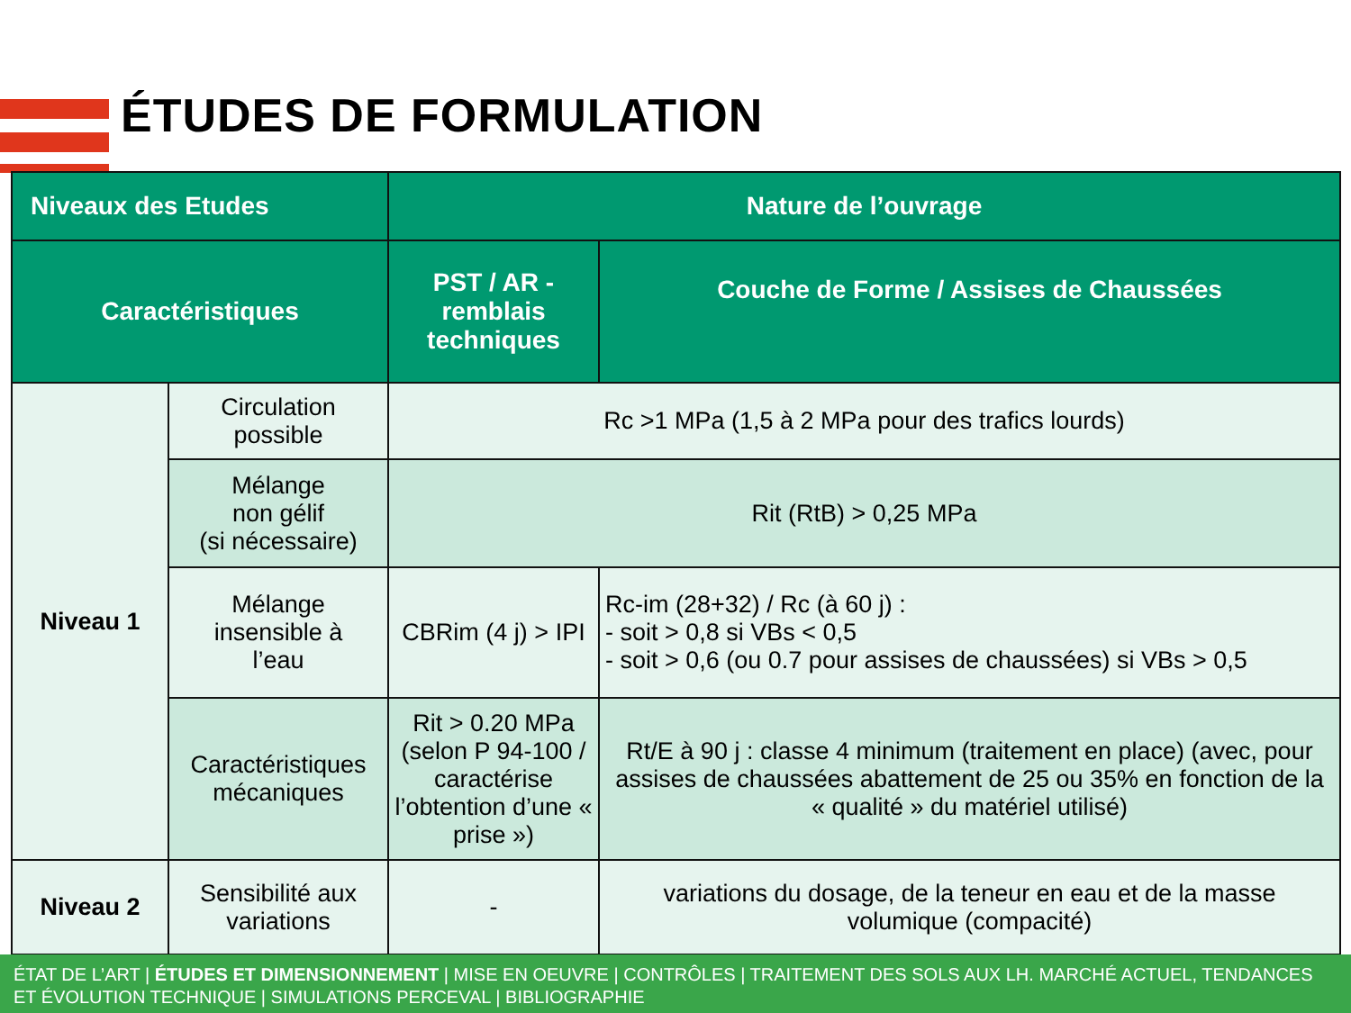ÉTUDES DE FORMULATION
| Niveaux des Etudes | | Nature de l’ouvrage | |
| --- | --- | --- | --- |
| Caractéristiques | | PST / AR - remblais techniques | Couche de Forme / Assises de Chaussées |
| Niveau 1 | Circulation possible | Rc >1 MPa (1,5 à 2 MPa pour des trafics lourds) | |
| | Mélange non gélif (si nécessaire) | Rit (RtB) > 0,25 MPa | |
| | Mélange insensible à l’eau | CBRim (4 j) > IPI | Rc-im (28+32) / Rc (à 60 j) : - soit > 0,8 si VBs < 0,5 - soit > 0,6 (ou 0.7 pour assises de chaussées) si VBs > 0,5 |
| | Caractéristiques mécaniques | Rit > 0.20 MPa (selon P 94-100 / caractérise l’obtention d’une « prise ») | Rt/E à 90 j : classe 4 minimum (traitement en place) (avec, pour assises de chaussées abattement de 25 ou 35% en fonction de la « qualité » du matériel utilisé) |
| Niveau 2 | Sensibilité aux variations | - | variations du dosage, de la teneur en eau et de la masse volumique (compacité) |
ÉTAT DE L’ART | ÉTUDES ET DIMENSIONNEMENT | MISE EN OEUVRE | CONTRÔLES | TRAITEMENT DES SOLS AUX LH. MARCHÉ ACTUEL, TENDANCES ET ÉVOLUTION TECHNIQUE | SIMULATIONS PERCEVAL | BIBLIOGRAPHIE